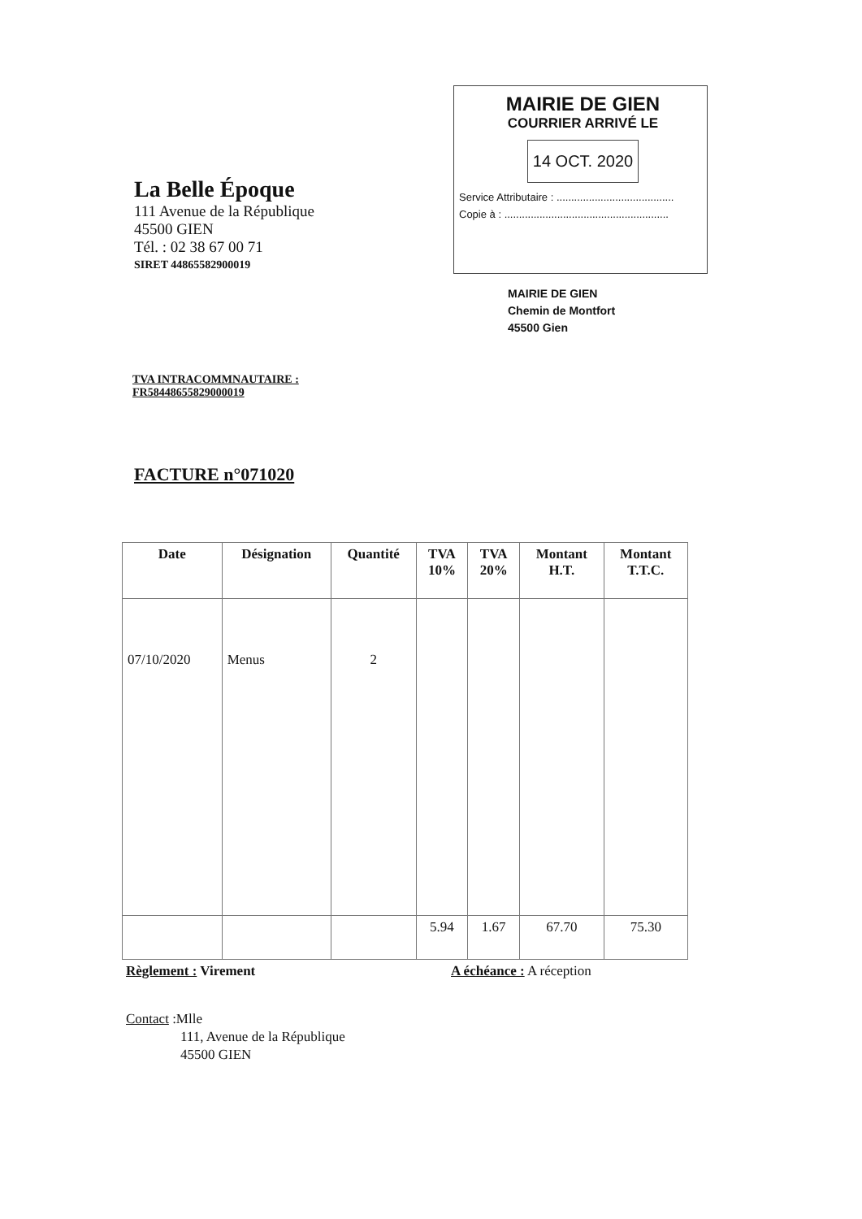La Belle Époque
111 Avenue de la République
45500 GIEN
Tél. : 02 38 67 00 71
SIRET 44865582900019
MAIRIE DE GIEN
COURRIER ARRIVÉ LE
14 OCT. 2020
Service Attributaire : ........................................
Copie à : ........................................................
MAIRIE DE GIEN
Chemin de Montfort
45500 Gien
TVA INTRACOMMNAUTAIRE :
FR58448655829000019
FACTURE n°071020
| Date | Désignation | Quantité | TVA 10% | TVA 20% | Montant H.T. | Montant T.T.C. |
| --- | --- | --- | --- | --- | --- | --- |
| 07/10/2020 | Menus | 2 | | | | |
| | | | 5.94 | 1.67 | 67.70 | 75.30 |
Règlement : Virement A échéance : A réception
Contact :Mlle
111, Avenue de la République
45500 GIEN